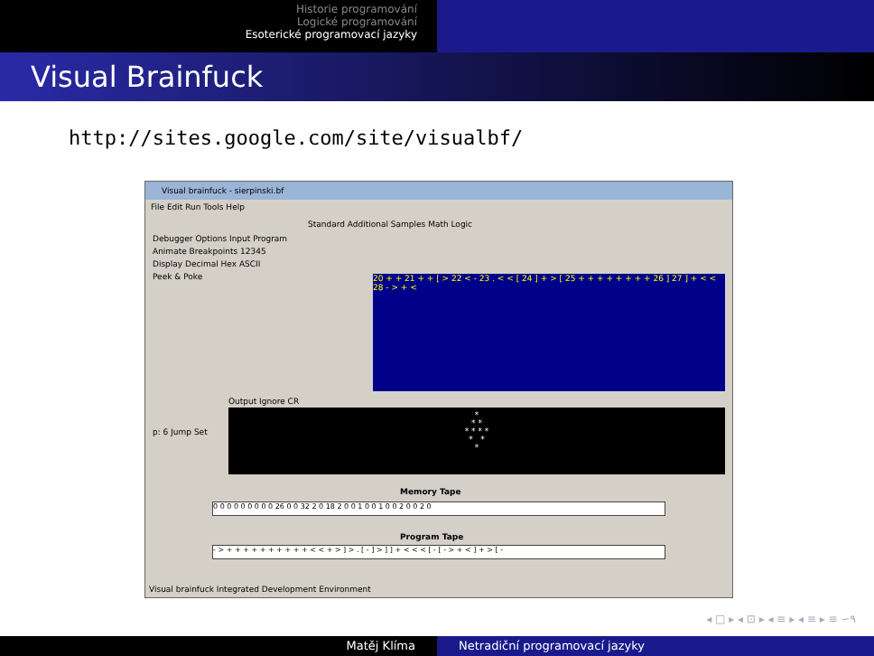Historie programování
Logické programování
Esoterické programovací jazyky
Visual Brainfuck
http://sites.google.com/site/visualbf/
Visual brainfuck - sierpinski.bf
File Edit Run Tools Help
Standard Additional Samples Math Logic
Debugger Options Input Program
Animate Breakpoints 12345
Display Decimal Hex ASCII
Peek & Poke
20 + + 21 + + [ > 22 < - 23 . < < [ 24 ] + > [ 25 + + + + + + + + 26 ] 27 ] + < < 28 - > + <
Output Ignore CR
*
* *
* * * *
* *
*
p: 6 Jump Set
Memory Tape
0 0 0 0 0 0 0 0 0 26 0 0 32 2 0 18 2 0 0 1 0 0 1 0 0 2 0 0 2 0
Program Tape
- > + + + + + + + + + + < < + > ] > . [ - ] > ] ] + < < < [ - [ - > + < ] + > [ -
Visual brainfuck Integrated Development Environment
◂ □ ▸ ◂ ⊡ ▸ ◂ ≡ ▸ ◂ ≡ ▸ ≡ ∽۹
Matěj Klíma Netradiční programovací jazyky